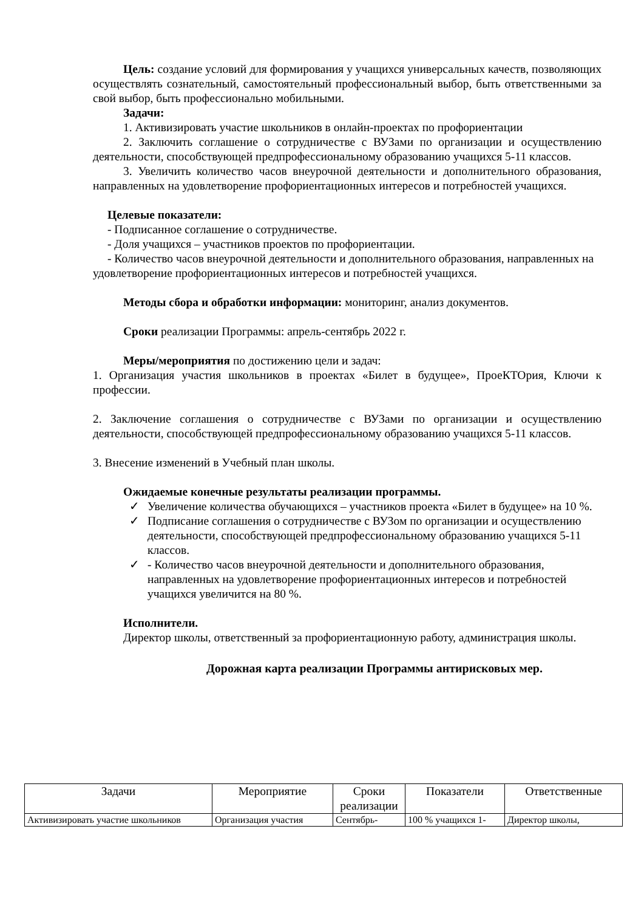Цель: создание условий для формирования у учащихся универсальных качеств, позволяющих осуществлять сознательный, самостоятельный профессиональный выбор, быть ответственными за свой выбор, быть профессионально мобильными.
Задачи:
1. Активизировать участие школьников в онлайн-проектах по профориентации
2. Заключить соглашение о сотрудничестве с ВУЗами по организации и осуществлению деятельности, способствующей предпрофессиональному образованию учащихся 5-11 классов.
3. Увеличить количество часов внеурочной деятельности и дополнительного образования, направленных на удовлетворение профориентационных интересов и потребностей учащихся.
Целевые показатели:
- Подписанное соглашение о сотрудничестве.
- Доля учащихся – участников проектов по профориентации.
- Количество часов внеурочной деятельности и дополнительного образования, направленных на удовлетворение профориентационных интересов и потребностей учащихся.
Методы сбора и обработки информации: мониторинг, анализ документов.
Сроки реализации Программы: апрель-сентябрь 2022 г.
Меры/мероприятия по достижению цели и задач:
1. Организация участия школьников в проектах «Билет в будущее», ПроеКТОрия, Ключи к профессии.
2. Заключение соглашения о сотрудничестве с ВУЗами по организации и осуществлению деятельности, способствующей предпрофессиональному образованию учащихся 5-11 классов.
3. Внесение изменений в Учебный план школы.
Ожидаемые конечные результаты реализации программы.
✓ Увеличение количества обучающихся – участников проекта «Билет в будущее» на 10 %.
✓ Подписание соглашения о сотрудничестве с ВУЗом по организации и осуществлению деятельности, способствующей предпрофессиональному образованию учащихся 5-11 классов.
✓ - Количество часов внеурочной деятельности и дополнительного образования, направленных на удовлетворение профориентационных интересов и потребностей учащихся увеличится на 80 %.
Исполнители.
Директор школы, ответственный за профориентационную работу, администрация школы.
Дорожная карта реализации Программы антирисковых мер.
| Задачи | Мероприятие | Сроки реализации | Показатели | Ответственные |
| --- | --- | --- | --- | --- |
| Активизировать участие школьников | Организация участия | Сентябрь- | 100 % учащихся 1- | Директор школы, |